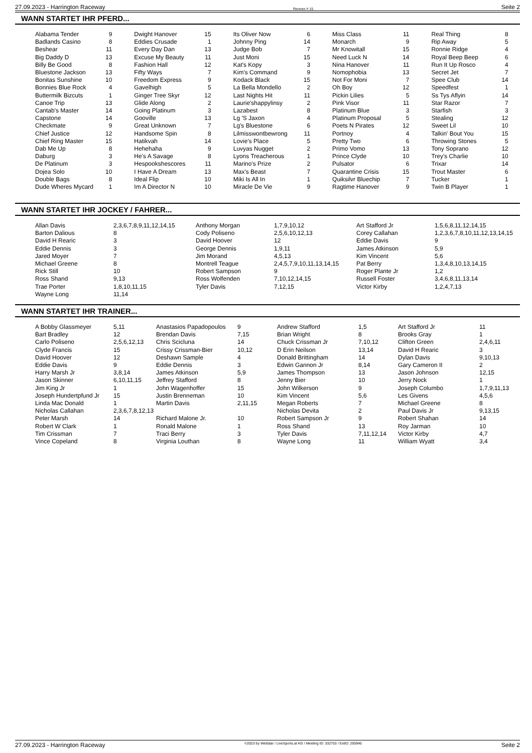27.09.2023 - Harrington Raceway Rennen # 15 Seite 2
WANN STARTET IHR PFERD...
| Alabama Tender Badlands Casino Beshear Big Daddy D Billy Be Good Bluestone Jackson Bonitas Sunshine Bonnies Blue Rock Buttermilk Bizcuts Canoe Trip Cantab's Master Capstone Checkmate Chief Justice Chief Ring Master Dab Me Up Daburg De Platinum Dojea Solo Double Bags Dude Wheres Mycard | 9 8 11 13 8 13 10 4 1 13 14 14 9 12 15 8 3 3 10 8 1 |
| Dwight Hanover Eddies Crusade Every Day Dan Excuse My Beauty Fashion Hall Fifty Ways Freedom Express Gavelhigh Ginger Tree Skyr Glide Along Going Platinum Gooville Great Unknown Handsome Spin Hatikvah Hehehaha He's A Savage Hespookshescores I Have A Dream Ideal Flip Im A Director N | 15 1 13 11 12 7 9 5 12 2 3 13 7 8 14 9 8 11 13 10 10 |
| Its Oliver Now Johnny Ping Judge Bob Just Moni Kat's Kopy Kim's Command Kodack Black La Bella Mondello Last Nights Hit Laurie'shappylinsy Lazabest Lg 'S Jaxon Lg's Bluestone Lilmisswontbewrong Lovie's Place Luvyas Nugget Lyons Treacherous Marino's Prize Max's Beast Miki Is All In Miracle De Vie | 6 14 7 15 3 9 15 2 11 2 8 4 6 11 5 2 1 2 7 1 9 |
| Miss Class Monarch Mr Knowitall Need Luck N Nina Hanover Nomophobia Not For Moni Oh Boy Pickin Lilies Pink Visor Platinum Blue Platinum Proposal Poets N Pirates Portnoy Pretty Two Primo Vomo Prince Clyde Pulsator Quarantine Crisis Quiksilvr Bluechip Ragtime Hanover | 11 9 15 14 11 13 7 12 5 11 3 5 12 4 6 13 10 6 15 7 9 |
| Real Thing Rip Away Ronnie Ridge Royal Beep Beep Run It Up Rosco Secret Jet Spee Club Speedfest Ss Tys Aflyin Star Razor Starfish Stealing Sweet Lil Talkin' Bout You Throwing Stones Tony Soprano Trey's Charlie Trixar Trout Master Tucker Twin B Player | 8 5 4 6 4 7 14 1 14 7 3 12 10 15 5 12 10 14 6 1 1 |
WANN STARTET IHR JOCKEY / FAHRER...
| Allan Davis Barton Dalious David H Rearic Eddie Dennis Jared Moyer Michael Greene Rick Still Ross Shand Trae Porter Wayne Long | 2,3,6,7,8,9,11,12,14,15 8 3 3 7 8 10 9,13 1,8,10,11,15 11,14 |
| Anthony Morgan Cody Poliseno David Hoover George Dennis Jim Morand Montrell Teague Robert Sampson Ross Wolfenden Tyler Davis | 1,7,9,10,12 2,5,6,10,12,13 12 1,9,11 4,5,13 2,4,5,7,9,10,11,13,14,15 9 7,10,12,14,15 7,12,15 |
| Art Stafford Jr Corey Callahan Eddie Davis James Atkinson Kim Vincent Pat Berry Roger Plante Jr Russell Foster Victor Kirby | 1,5,6,8,11,12,14,15 1,2,3,6,7,8,10,11,12,13,14,15 9 5,9 5,6 1,3,4,8,10,13,14,15 1,2 3,4,6,8,11,13,14 1,2,4,7,13 |
WANN STARTET IHR TRAINER...
| A Bobby Glassmeyer Bart Bradley Carlo Poliseno Clyde Francis David Hoover Eddie Davis Harry Marsh Jr Jason Skinner Jim King Jr Joseph Hundertpfund Jr Linda Mac Donald Nicholas Callahan Peter Marsh Robert W Clark Tim Crissman Vince Copeland | 5,11 12 2,5,6,12,13 15 12 9 3,8,14 6,10,11,15 1 15 1 2,3,6,7,8,12,13 14 1 7 8 |
| Anastasios Papadopoulos Brendan Davis Chris Scicluna Crissy Crissman-Bier Deshawn Sample Eddie Dennis James Atkinson Jeffrey Stafford John Wagenhoffer Justin Brenneman Martin Davis Richard Malone Jr. Ronald Malone Traci Berry Virginia Louthan | 9 7,15 14 10,12 4 3 5,9 8 15 10 2,11,15 10 1 3 8 |
| Andrew Stafford Brian Wright Chuck Crissman Jr D Erin Neilson Donald Brittingham Edwin Gannon Jr James Thompson Jenny Bier John Wilkerson Kim Vincent Megan Roberts Nicholas Devita Robert Sampson Jr Ross Shand Tyler Davis Wayne Long | 1,5 8 7,10,12 13,14 14 8,14 13 10 9 5,6 7 2 9 13 7,11,12,14 11 |
| Art Stafford Jr Brooks Gray Clifton Green David H Rearic Dylan Davis Gary Cameron II Jason Johnson Jerry Nock Joseph Columbo Les Givens Michael Greene Paul Davis Jr Robert Shahan Roy Jarman Victor Kirby William Wyatt | 11 1 2,4,6,11 3 9,10,13 2 12,15 1 1,7,9,11,13 4,5,6 8 9,13,15 14 10 4,7 3,4 |
27.09.2023 - Harrington Raceway ©2023 by Wettstar / LiveSports.at KG / Meeting ID: 332753 / ExtID: 255945 Seite 2